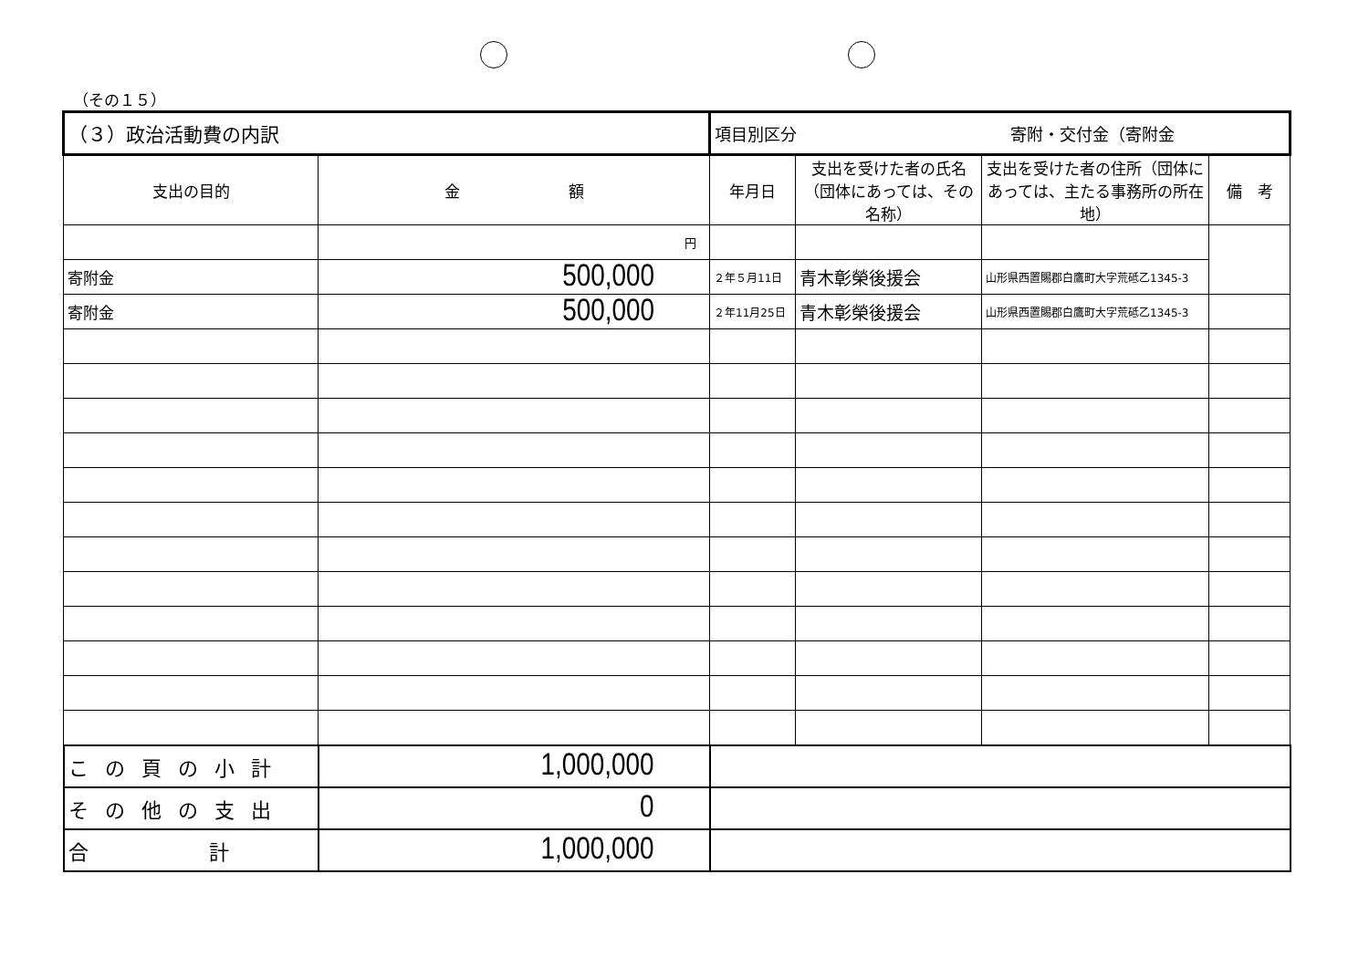（その１５）
| （３）政治活動費の内訳 | | 項目別区分 寄附・交付金（寄附金 | | | |
| 支出の目的 | 金 額 | 年月日 | 支出を受けた者の氏名（団体にあっては、その名称） | 支出を受けた者の住所（団体にあっては、主たる事務所の所在地） | 備 考 |
| | 円 | | | | |
| 寄附金 | 500,000 | ２年５月11日 | 青木彰榮後援会 | 山形県西置賜郡白鷹町大字荒砥乙1345-3 | |
| 寄附金 | 500,000 | ２年11月25日 | 青木彰榮後援会 | 山形県西置賜郡白鷹町大字荒砥乙1345-3 | |
| この頁の小計 | 1,000,000 | | | | |
| その他の支出 | 0 | | | | |
| 合 計 | 1,000,000 | | | | |